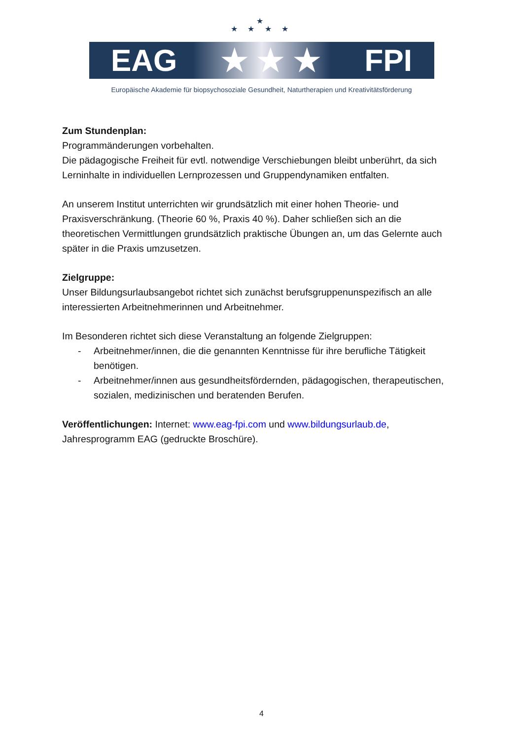★
★ ★ ★ ★
EAG ★ ★ ★ FPI
Europäische Akademie für biopsychosoziale Gesundheit, Naturtherapien und Kreativitätsförderung
Zum Stundenplan:
Programmänderungen vorbehalten.
Die pädagogische Freiheit für evtl. notwendige Verschiebungen bleibt unberührt, da sich Lerninhalte in individuellen Lernprozessen und Gruppendynamiken entfalten.
An unserem Institut unterrichten wir grundsätzlich mit einer hohen Theorie- und Praxisverschränkung. (Theorie 60 %, Praxis 40 %). Daher schließen sich an die theoretischen Vermittlungen grundsätzlich praktische Übungen an, um das Gelernte auch später in die Praxis umzusetzen.
Zielgruppe:
Unser Bildungsurlaubsangebot richtet sich zunächst berufsgruppenunspezifisch an alle interessierten Arbeitnehmerinnen und Arbeitnehmer.
Im Besonderen richtet sich diese Veranstaltung an folgende Zielgruppen:
- Arbeitnehmer/innen, die die genannten Kenntnisse für ihre berufliche Tätigkeit benötigen.
- Arbeitnehmer/innen aus gesundheitsfördernden, pädagogischen, therapeutischen, sozialen, medizinischen und beratenden Berufen.
Veröffentlichungen: Internet: www.eag-fpi.com und www.bildungsurlaub.de, Jahresprogramm EAG (gedruckte Broschüre).
4